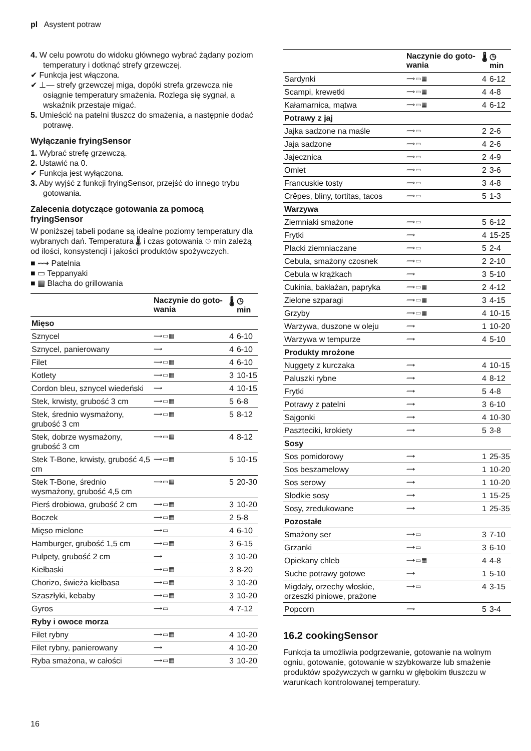pl Asystent potraw
4. W celu powrotu do widoku głównego wybrać żądany poziom temperatury i dotknąć strefy grzewczej.
✔ Funkcja jest włączona.
✔ ⊥— strefy grzewczej miga, dopóki strefa grzewcza nie osiągnie temperatury smażenia. Rozlega się sygnał, a wskaźnik przestaje migać.
5. Umieścić na patelni tłuszcz do smażenia, a następnie dodać potrawę.
Wyłączanie fryingSensor
1. Wybrać strefę grzewczą.
2. Ustawić na 0.
✔ Funkcja jest wyłączona.
3. Aby wyjść z funkcji fryingSensor, przejść do innego trybu gotowania.
Zalecenia dotyczące gotowania za pomocą fryingSensor
W poniższej tabeli podane są idealne poziomy temperatury dla wybranych dań. Temperatura 🌡 i czas gotowania ◷ min zależą od ilości, konsystencji i jakości produktów spożywczych.
■ ⟿ Patelnia
■ ▭ Teppanyaki
■ ▦ Blacha do grillowania
| | Naczynie do goto-wania | 🌡 | ◷ min |
| --- | --- | --- | --- |
| Mięso | | | |
| Sznycel | ⟿▭▦ | 4 | 6-10 |
| Sznycel, panierowany | ⟿ | 4 | 6-10 |
| Filet | ⟿▭▦ | 4 | 6-10 |
| Kotlety | ⟿▭▦ | 3 | 10-15 |
| Cordon bleu, sznycel wiedeński | ⟿ | 4 | 10-15 |
| Stek, krwisty, grubość 3 cm | ⟿▭▦ | 5 | 6-8 |
| Stek, średnio wysmażony, grubość 3 cm | ⟿▭▦ | 5 | 8-12 |
| Stek, dobrze wysmażony, grubość 3 cm | ⟿▭▦ | 4 | 8-12 |
| Stek T-Bone, krwisty, grubość 4,5 cm | ⟿▭▦ | 5 | 10-15 |
| Stek T-Bone, średnio wysmażony, grubość 4,5 cm | ⟿▭▦ | 5 | 20-30 |
| Pierś drobiowa, grubość 2 cm | ⟿▭▦ | 3 | 10-20 |
| Boczek | ⟿▭▦ | 2 | 5-8 |
| Mięso mielone | ⟿▭ | 4 | 6-10 |
| Hamburger, grubość 1,5 cm | ⟿▭▦ | 3 | 6-15 |
| Pulpety, grubość 2 cm | ⟿ | 3 | 10-20 |
| Kiełbaski | ⟿▭▦ | 3 | 8-20 |
| Chorizo, świeża kiełbasa | ⟿▭▦ | 3 | 10-20 |
| Szaszłyki, kebaby | ⟿▭▦ | 3 | 10-20 |
| Gyros | ⟿▭ | 4 | 7-12 |
| Ryby i owoce morza | | | |
| Filet rybny | ⟿▭▦ | 4 | 10-20 |
| Filet rybny, panierowany | ⟿ | 4 | 10-20 |
| Ryba smażona, w całości | ⟿▭▦ | 3 | 10-20 |
| | Naczynie do goto-wania | 🌡 | ◷ min |
| --- | --- | --- | --- |
| Sardynki | ⟿▭▦ | 4 | 6-12 |
| Scampi, krewetki | ⟿▭▦ | 4 | 4-8 |
| Kałamarnica, mątwa | ⟿▭▦ | 4 | 6-12 |
| Potrawy z jaj | | | |
| Jajka sadzone na maśle | ⟿▭ | 2 | 2-6 |
| Jaja sadzone | ⟿▭ | 4 | 2-6 |
| Jajecznica | ⟿▭ | 2 | 4-9 |
| Omlet | ⟿▭ | 2 | 3-6 |
| Francuskie tosty | ⟿▭ | 3 | 4-8 |
| Crêpes, bliny, tortitas, tacos | ⟿▭ | 5 | 1-3 |
| Warzywa | | | |
| Ziemniaki smażone | ⟿▭ | 5 | 6-12 |
| Frytki | ⟿ | 4 | 15-25 |
| Placki ziemniaczane | ⟿▭ | 5 | 2-4 |
| Cebula, smażony czosnek | ⟿▭ | 2 | 2-10 |
| Cebula w krążkach | ⟿ | 3 | 5-10 |
| Cukinia, bakłażan, papryka | ⟿▭▦ | 2 | 4-12 |
| Zielone szparagi | ⟿▭▦ | 3 | 4-15 |
| Grzyby | ⟿▭▦ | 4 | 10-15 |
| Warzywa, duszone w oleju | ⟿ | 1 | 10-20 |
| Warzywa w tempurze | ⟿ | 4 | 5-10 |
| Produkty mrożone | | | |
| Nuggety z kurczaka | ⟿ | 4 | 10-15 |
| Paluszki rybne | ⟿ | 4 | 8-12 |
| Frytki | ⟿ | 5 | 4-8 |
| Potrawy z patelni | ⟿ | 3 | 6-10 |
| Sajgonki | ⟿ | 4 | 10-30 |
| Paszteciki, krokiety | ⟿ | 5 | 3-8 |
| Sosy | | | |
| Sos pomidorowy | ⟿ | 1 | 25-35 |
| Sos beszamelowy | ⟿ | 1 | 10-20 |
| Sos serowy | ⟿ | 1 | 10-20 |
| Słodkie sosy | ⟿ | 1 | 15-25 |
| Sosy, zredukowane | ⟿ | 1 | 25-35 |
| Pozostałe | | | |
| Smażony ser | ⟿▭ | 3 | 7-10 |
| Grzanki | ⟿▭ | 3 | 6-10 |
| Opiekany chleb | ⟿▭▦ | 4 | 4-8 |
| Suche potrawy gotowe | ⟿ | 1 | 5-10 |
| Migdały, orzechy włoskie, orzeszki piniowe, prażone | ⟿▭ | 4 | 3-15 |
| Popcorn | ⟿ | 5 | 3-4 |
16.2 cookingSensor
Funkcja ta umożliwia podgrzewanie, gotowanie na wolnym ogniu, gotowanie, gotowanie w szybkowarze lub smażenie produktów spożywczych w garnku w głębokim tłuszczu w warunkach kontrolowanej temperatury.
16